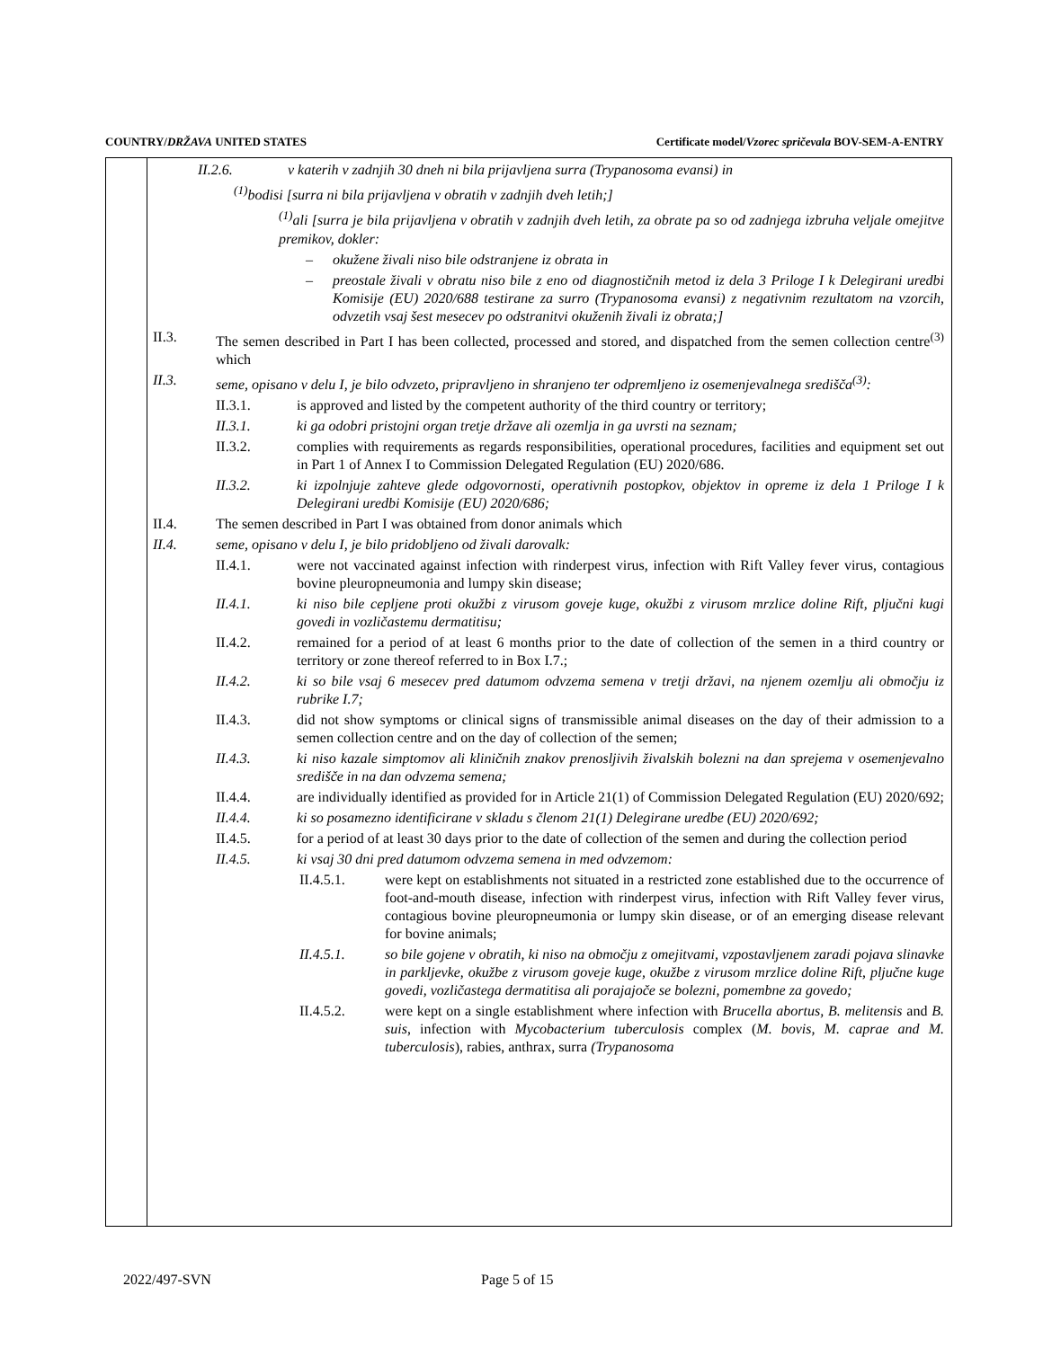COUNTRY/DRŽAVA UNITED STATES Certificate model/Vzorec spričevala BOV-SEM-A-ENTRY
II.2.6. v katerih v zadnjih 30 dneh ni bila prijavljena surra (Trypanosoma evansi) in
<sup>(1)</sup> bodisi [surra ni bila prijavljena v obratih v zadnjih dveh letih;]
<sup>(1)</sup> ali [surra je bila prijavljena v obratih v zadnjih dveh letih, za obrate pa so od zadnjega izbruha veljale omejitve premikov, dokler:
– okužene živali niso bile odstranjene iz obrata in
– preostale živali v obratu niso bile z eno od diagnostičnih metod iz dela 3 Priloge I k Delegirani uredbi Komisije (EU) 2020/688 testirane za surro (Trypanosoma evansi) z negativnim rezultatom na vzorcih, odvzetih vsaj šest mesecev po odstranitvi okuženih živali iz obrata;]
II.3. The semen described in Part I has been collected, processed and stored, and dispatched from the semen collection centre<sup>(3)</sup> which
II.3. seme, opisano v delu I, je bilo odvzeto, pripravljeno in shranjeno ter odpremljeno iz osemenjevalnega središča<sup>(3)</sup>:
II.3.1. is approved and listed by the competent authority of the third country or territory;
II.3.1. ki ga odobri pristojni organ tretje države ali ozemlja in ga uvrsti na seznam;
II.3.2. complies with requirements as regards responsibilities, operational procedures, facilities and equipment set out in Part 1 of Annex I to Commission Delegated Regulation (EU) 2020/686.
II.3.2. ki izpolnjuje zahteve glede odgovornosti, operativnih postopkov, objektov in opreme iz dela 1 Priloge I k Delegirani uredbi Komisije (EU) 2020/686;
II.4. The semen described in Part I was obtained from donor animals which
II.4. seme, opisano v delu I, je bilo pridobljeno od živali darovalk:
II.4.1. were not vaccinated against infection with rinderpest virus, infection with Rift Valley fever virus, contagious bovine pleuropneumonia and lumpy skin disease;
II.4.1. ki niso bile cepljene proti okužbi z virusom goveje kuge, okužbi z virusom mrzlice doline Rift, pljučni kugi govedi in vozličastemu dermatitisu;
II.4.2. remained for a period of at least 6 months prior to the date of collection of the semen in a third country or territory or zone thereof referred to in Box I.7.;
II.4.2. ki so bile vsaj 6 mesecev pred datumom odvzema semena v tretji državi, na njenem ozemlju ali območju iz rubrike I.7;
II.4.3. did not show symptoms or clinical signs of transmissible animal diseases on the day of their admission to a semen collection centre and on the day of collection of the semen;
II.4.3. ki niso kazale simptomov ali kliničnih znakov prenosljivih živalskih bolezni na dan sprejema v osemenjevalno središče in na dan odvzema semena;
II.4.4. are individually identified as provided for in Article 21(1) of Commission Delegated Regulation (EU) 2020/692;
II.4.4. ki so posamezno identificirane v skladu s členom 21(1) Delegirane uredbe (EU) 2020/692;
II.4.5. for a period of at least 30 days prior to the date of collection of the semen and during the collection period
II.4.5. ki vsaj 30 dni pred datumom odvzema semena in med odvzemom:
II.4.5.1. were kept on establishments not situated in a restricted zone established due to the occurrence of foot-and-mouth disease, infection with rinderpest virus, infection with Rift Valley fever virus, contagious bovine pleuropneumonia or lumpy skin disease, or of an emerging disease relevant for bovine animals;
II.4.5.1. so bile gojene v obratih, ki niso na območju z omejitvami, vzpostavljenem zaradi pojava slinavke in parkljevke, okužbe z virusom goveje kuge, okužbe z virusom mrzlice doline Rift, pljučne kuge govedi, vozličastega dermatitisa ali porajajoče se bolezni, pomembne za govedo;
II.4.5.2. were kept on a single establishment where infection with Brucella abortus, B. melitensis and B. suis, infection with Mycobacterium tuberculosis complex (M. bovis, M. caprae and M. tuberculosis), rabies, anthrax, surra (Trypanosoma
2022/497-SVN Page 5 of 15